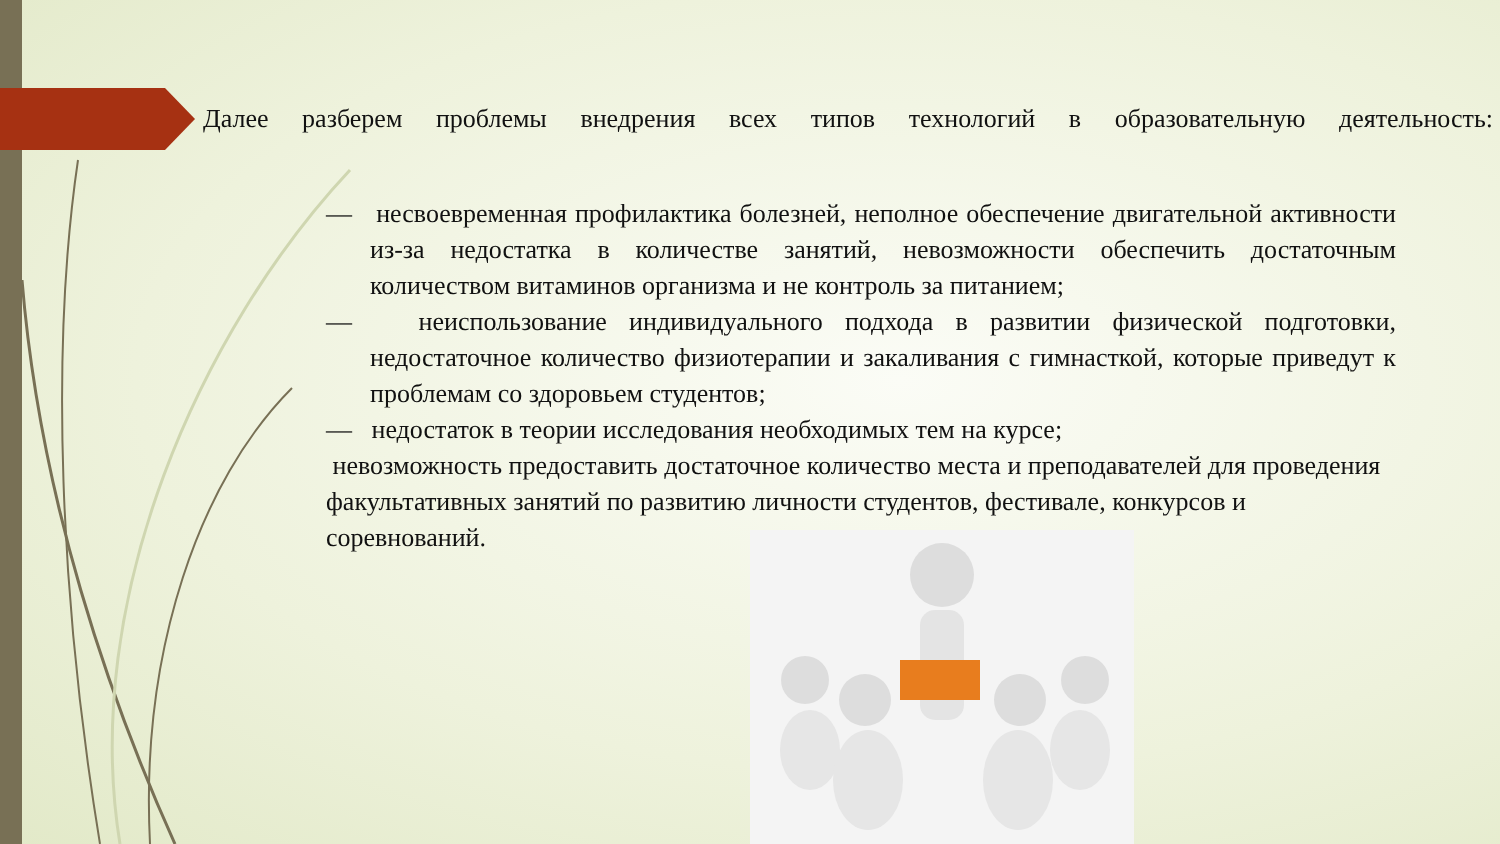Далее разберем проблемы внедрения всех типов технологий в образовательную деятельность:
— несвоевременная профилактика болезней, неполное обеспечение двигательной активности из-за недостатка в количестве занятий, невозможности обеспечить достаточным количеством витаминов организма и не контроль за питанием;
— неиспользование индивидуального подхода в развитии физической подготовки, недостаточное количество физиотерапии и закаливания с гимнасткой, которые приведут к проблемам со здоровьем студентов;
— недостаток в теории исследования необходимых тем на курсе;
невозможность предоставить достаточное количество места и преподавателей для проведения факультативных занятий по развитию личности студентов, фестивале, конкурсов и соревнований.